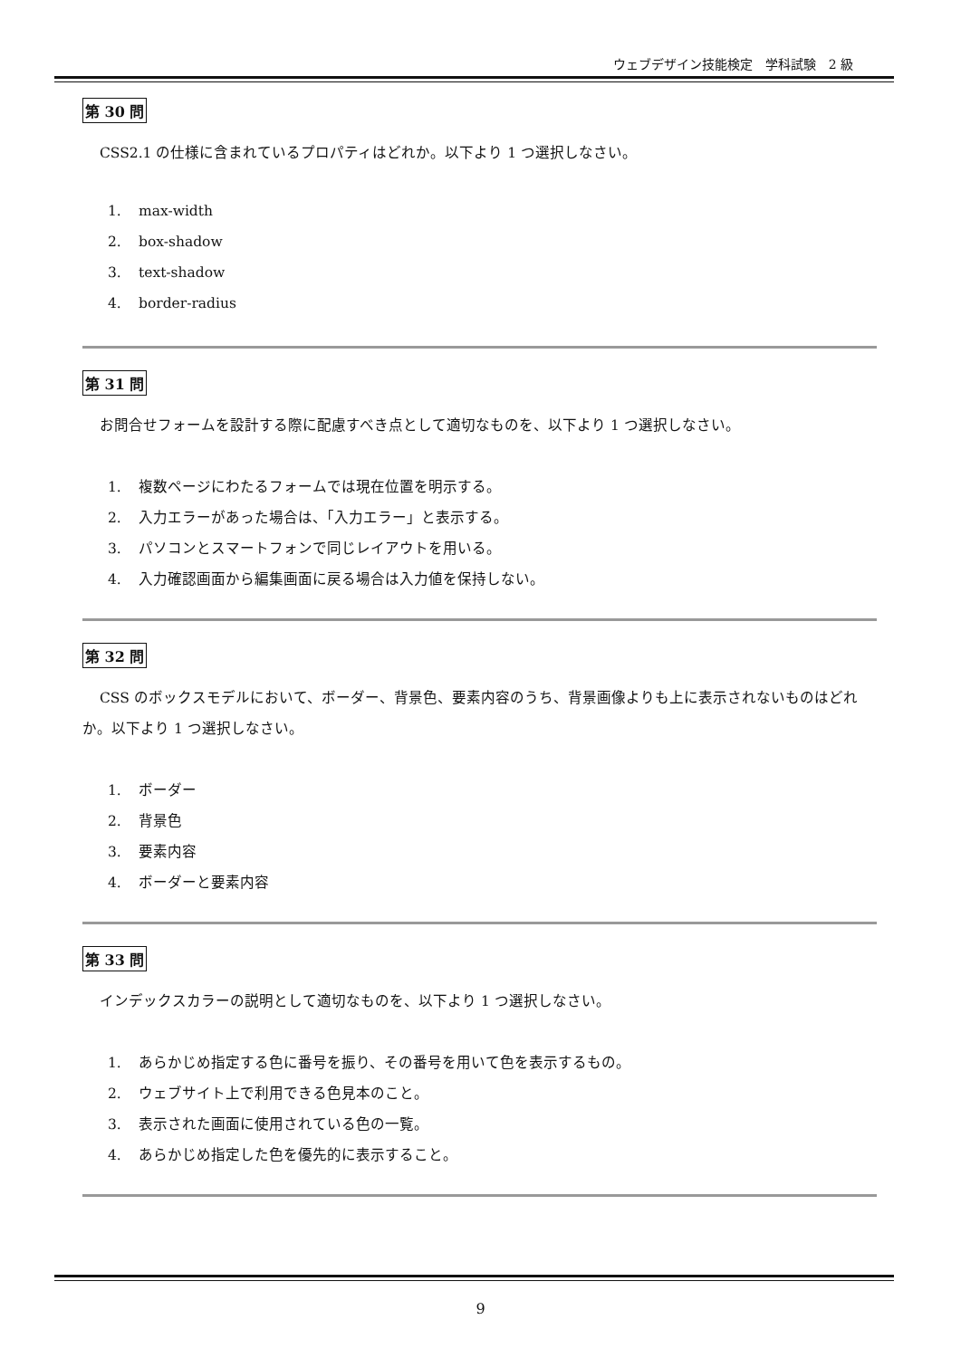ウェブデザイン技能検定　学科試験　2 級
第 30 問
CSS2.1 の仕様に含まれているプロパティはどれか。以下より 1 つ選択しなさい。
1. max-width
2. box-shadow
3. text-shadow
4. border-radius
第 31 問
お問合せフォームを設計する際に配慮すべき点として適切なものを、以下より 1 つ選択しなさい。
1. 複数ページにわたるフォームでは現在位置を明示する。
2. 入力エラーがあった場合は、「入力エラー」と表示する。
3. パソコンとスマートフォンで同じレイアウトを用いる。
4. 入力確認画面から編集画面に戻る場合は入力値を保持しない。
第 32 問
CSS のボックスモデルにおいて、ボーダー、背景色、要素内容のうち、背景画像よりも上に表示されないものはどれか。以下より 1 つ選択しなさい。
1. ボーダー
2. 背景色
3. 要素内容
4. ボーダーと要素内容
第 33 問
インデックスカラーの説明として適切なものを、以下より 1 つ選択しなさい。
1. あらかじめ指定する色に番号を振り、その番号を用いて色を表示するもの。
2. ウェブサイト上で利用できる色見本のこと。
3. 表示された画面に使用されている色の一覧。
4. あらかじめ指定した色を優先的に表示すること。
9